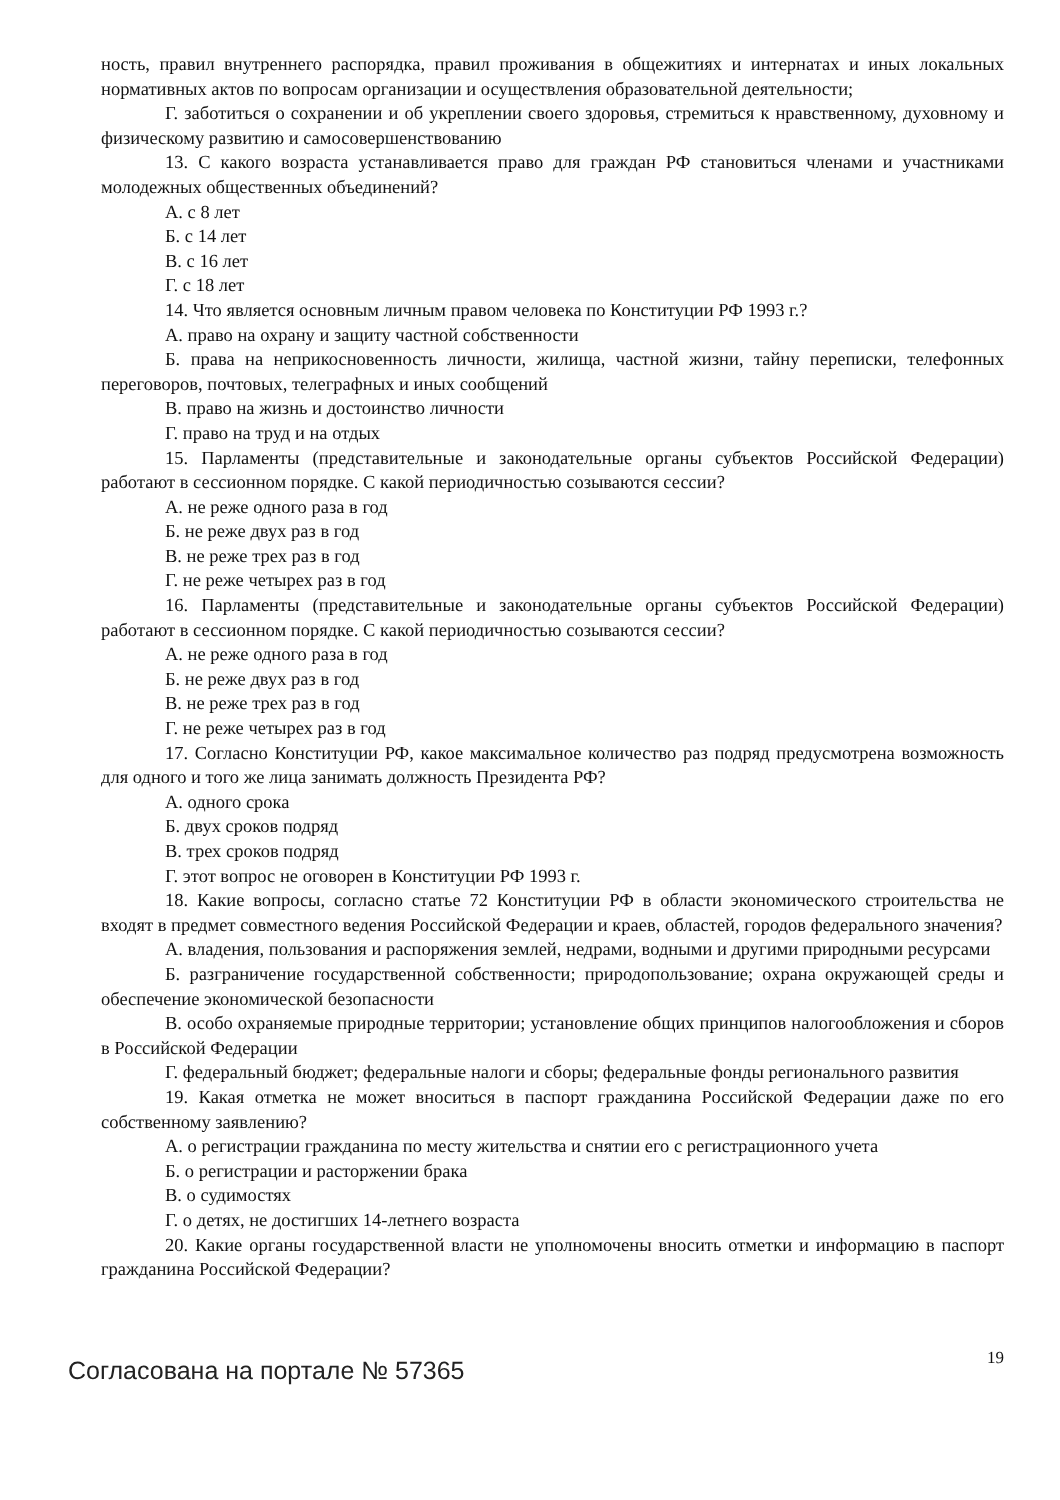ность, правил внутреннего распорядка, правил проживания в общежитиях и интернатах и иных локальных нормативных актов по вопросам организации и осуществления образовательной деятельности;
Г. заботиться о сохранении и об укреплении своего здоровья, стремиться к нравственному, духовному и физическому развитию и самосовершенствованию
13. С какого возраста устанавливается право для граждан РФ становиться членами и участниками молодежных общественных объединений?
А. с 8 лет
Б. с 14 лет
В. с 16 лет
Г. с 18 лет
14. Что является основным личным правом человека по Конституции РФ 1993 г.?
А. право на охрану и защиту частной собственности
Б. права на неприкосновенность личности, жилища, частной жизни, тайну переписки, телефонных переговоров, почтовых, телеграфных и иных сообщений
В. право на жизнь и достоинство личности
Г. право на труд и на отдых
15. Парламенты (представительные и законодательные органы субъектов Российской Федерации) работают в сессионном порядке. С какой периодичностью созываются сессии?
А. не реже одного раза в год
Б. не реже двух раз в год
В. не реже трех раз в год
Г. не реже четырех раз в год
16. Парламенты (представительные и законодательные органы субъектов Российской Федерации) работают в сессионном порядке. С какой периодичностью созываются сессии?
А. не реже одного раза в год
Б. не реже двух раз в год
В. не реже трех раз в год
Г. не реже четырех раз в год
17. Согласно Конституции РФ, какое максимальное количество раз подряд предусмотрена возможность для одного и того же лица занимать должность Президента РФ?
А. одного срока
Б. двух сроков подряд
В. трех сроков подряд
Г. этот вопрос не оговорен в Конституции РФ 1993 г.
18. Какие вопросы, согласно статье 72 Конституции РФ в области экономического строительства не входят в предмет совместного ведения Российской Федерации и краев, областей, городов федерального значения?
А. владения, пользования и распоряжения землей, недрами, водными и другими природными ресурсами
Б. разграничение государственной собственности; природопользование; охрана окружающей среды и обеспечение экономической безопасности
В. особо охраняемые природные территории; установление общих принципов налогообложения и сборов в Российской Федерации
Г. федеральный бюджет; федеральные налоги и сборы; федеральные фонды регионального развития
19. Какая отметка не может вноситься в паспорт гражданина Российской Федерации даже по его собственному заявлению?
А. о регистрации гражданина по месту жительства и снятии его с регистрационного учета
Б. о регистрации и расторжении брака
В. о судимостях
Г. о детях, не достигших 14-летнего возраста
20. Какие органы государственной власти не уполномочены вносить отметки и информацию в паспорт гражданина Российской Федерации?
Согласована на портале № 57365 19